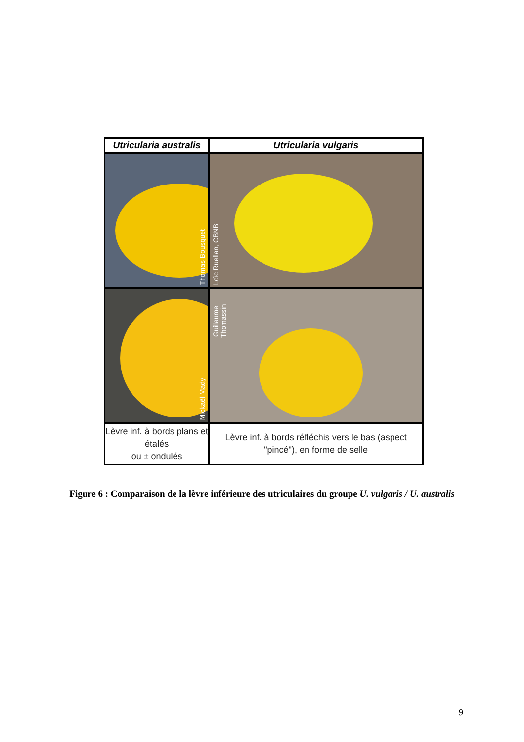| Utricularia australis | Utricularia vulgaris |
| --- | --- |
| Thomas Bousquet | Loïc Ruellan, CBNB |
| Mickaël Mady | Guillaume Thomassin |
| Lèvre inf. à bords plans et étalés ou ± ondulés | Lèvre inf. à bords réfléchis vers le bas (aspect "pincé"), en forme de selle |
Figure 6 : Comparaison de la lèvre inférieure des utriculaires du groupe U. vulgaris / U. australis
9